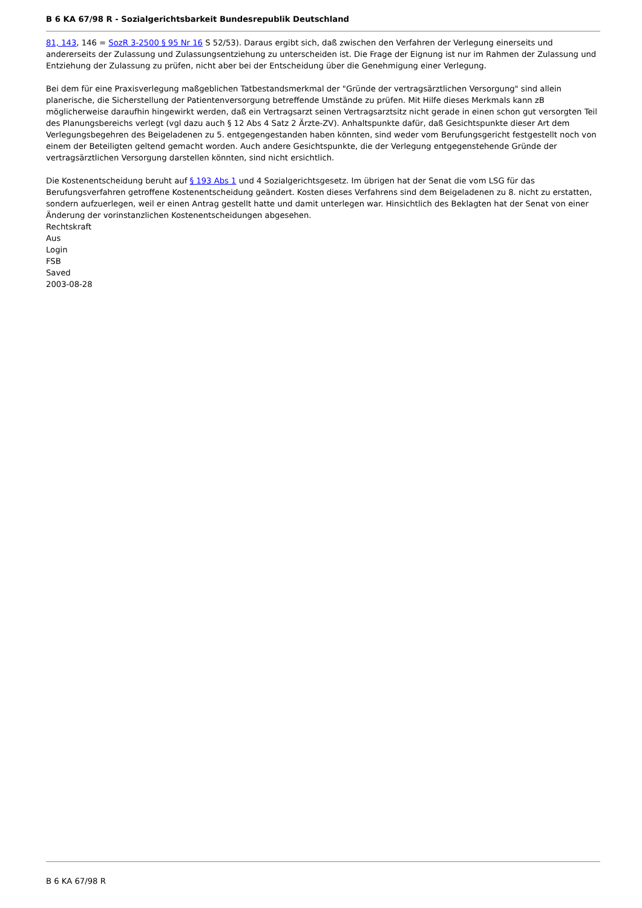B 6 KA 67/98 R - Sozialgerichtsbarkeit Bundesrepublik Deutschland
81, 143, 146 = SozR 3-2500 § 95 Nr 16 S 52/53). Daraus ergibt sich, daß zwischen den Verfahren der Verlegung einerseits und andererseits der Zulassung und Zulassungsentziehung zu unterscheiden ist. Die Frage der Eignung ist nur im Rahmen der Zulassung und Entziehung der Zulassung zu prüfen, nicht aber bei der Entscheidung über die Genehmigung einer Verlegung.
Bei dem für eine Praxisverlegung maßgeblichen Tatbestandsmerkmal der "Gründe der vertragsärztlichen Versorgung" sind allein planerische, die Sicherstellung der Patientenversorgung betreffende Umstände zu prüfen. Mit Hilfe dieses Merkmals kann zB möglicherweise daraufhin hingewirkt werden, daß ein Vertragsarzt seinen Vertragsarztsitz nicht gerade in einen schon gut versorgten Teil des Planungsbereichs verlegt (vgl dazu auch § 12 Abs 4 Satz 2 Ärzte-ZV). Anhaltspunkte dafür, daß Gesichtspunkte dieser Art dem Verlegungsbegehren des Beigeladenen zu 5. entgegengestanden haben könnten, sind weder vom Berufungsgericht festgestellt noch von einem der Beteiligten geltend gemacht worden. Auch andere Gesichtspunkte, die der Verlegung entgegenstehende Gründe der vertragsärztlichen Versorgung darstellen könnten, sind nicht ersichtlich.
Die Kostenentscheidung beruht auf § 193 Abs 1 und 4 Sozialgerichtsgesetz. Im übrigen hat der Senat die vom LSG für das Berufungsverfahren getroffene Kostenentscheidung geändert. Kosten dieses Verfahrens sind dem Beigeladenen zu 8. nicht zu erstatten, sondern aufzuerlegen, weil er einen Antrag gestellt hatte und damit unterlegen war. Hinsichtlich des Beklagten hat der Senat von einer Änderung der vorinstanzlichen Kostenentscheidungen abgesehen.
Rechtskraft
Aus
Login
FSB
Saved
2003-08-28
B 6 KA 67/98 R